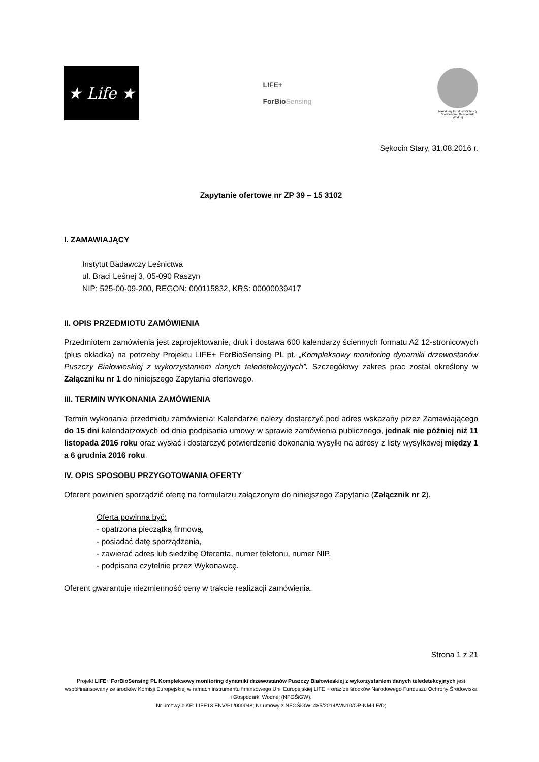★ Life ★
LIFE+
ForBioSensing
Narodowy Fundusz Ochrony Środowiska i Gospodarki Wodnej
Sękocin Stary, 31.08.2016 r.
Zapytanie ofertowe nr ZP 39 – 15 3102
I. ZAMAWIAJĄCY
Instytut Badawczy Leśnictwa
ul. Braci Leśnej 3, 05-090 Raszyn
NIP: 525-00-09-200, REGON: 000115832, KRS: 00000039417
II. OPIS PRZEDMIOTU ZAMÓWIENIA
Przedmiotem zamówienia jest zaprojektowanie, druk i dostawa 600 kalendarzy ściennych formatu A2 12-stronicowych (plus okładka) na potrzeby Projektu LIFE+ ForBioSensing PL pt. „Kompleksowy monitoring dynamiki drzewostanów Puszczy Białowieskiej z wykorzystaniem danych teledetekcyjnych”. Szczegółowy zakres prac został określony w Załączniku nr 1 do niniejszego Zapytania ofertowego.
III. TERMIN WYKONANIA ZAMÓWIENIA
Termin wykonania przedmiotu zamówienia: Kalendarze należy dostarczyć pod adres wskazany przez Zamawiającego do 15 dni kalendarzowych od dnia podpisania umowy w sprawie zamówienia publicznego, jednak nie później niż 11 listopada 2016 roku oraz wysłać i dostarczyć potwierdzenie dokonania wysyłki na adresy z listy wysyłkowej między 1 a 6 grudnia 2016 roku.
IV. OPIS SPOSOBU PRZYGOTOWANIA OFERTY
Oferent powinien sporządzić ofertę na formularzu załączonym do niniejszego Zapytania (Załącznik nr 2).
Oferta powinna być:
- opatrzona pieczątką firmową,
- posiadać datę sporządzenia,
- zawierać adres lub siedzibę Oferenta, numer telefonu, numer NIP,
- podpisana czytelnie przez Wykonawcę.
Oferent gwarantuje niezmienność ceny w trakcie realizacji zamówienia.
Strona 1 z 21
Projekt LIFE+ ForBioSensing PL Kompleksowy monitoring dynamiki drzewostanów Puszczy Białowieskiej z wykorzystaniem danych teledetekcyjnych jest współfinansowany ze środków Komisji Europejskiej w ramach instrumentu finansowego Unii Europejskiej LIFE + oraz ze środków Narodowego Funduszu Ochrony Środowiska i Gospodarki Wodnej (NFOŚiGW).
Nr umowy z KE: LIFE13 ENV/PL/000048; Nr umowy z NFOŚiGW: 485/2014/WN10/OP-NM-LF/D;